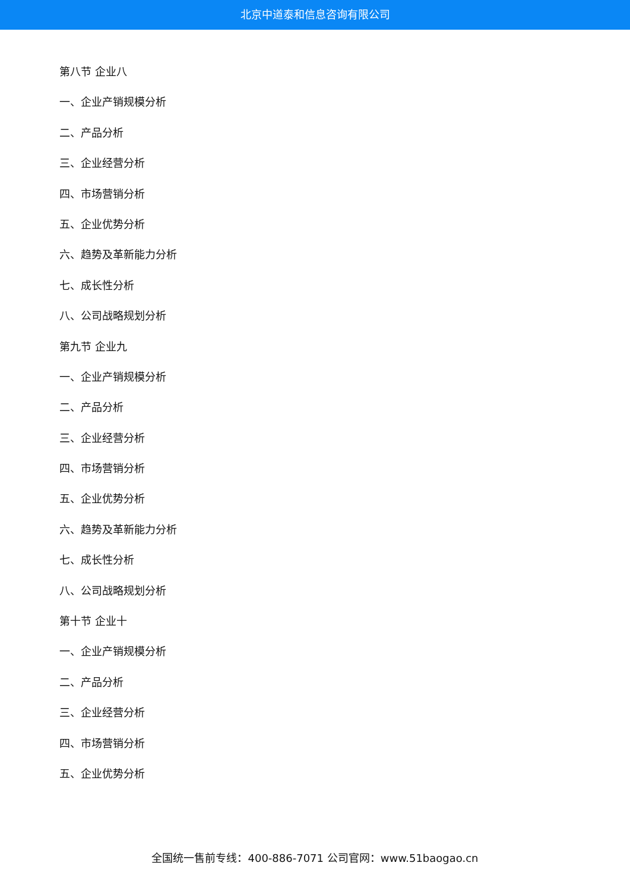北京中道泰和信息咨询有限公司
第八节 企业八
一、企业产销规模分析
二、产品分析
三、企业经营分析
四、市场营销分析
五、企业优势分析
六、趋势及革新能力分析
七、成长性分析
八、公司战略规划分析
第九节 企业九
一、企业产销规模分析
二、产品分析
三、企业经营分析
四、市场营销分析
五、企业优势分析
六、趋势及革新能力分析
七、成长性分析
八、公司战略规划分析
第十节 企业十
一、企业产销规模分析
二、产品分析
三、企业经营分析
四、市场营销分析
五、企业优势分析
全国统一售前专线：400-886-7071 公司官网：www.51baogao.cn